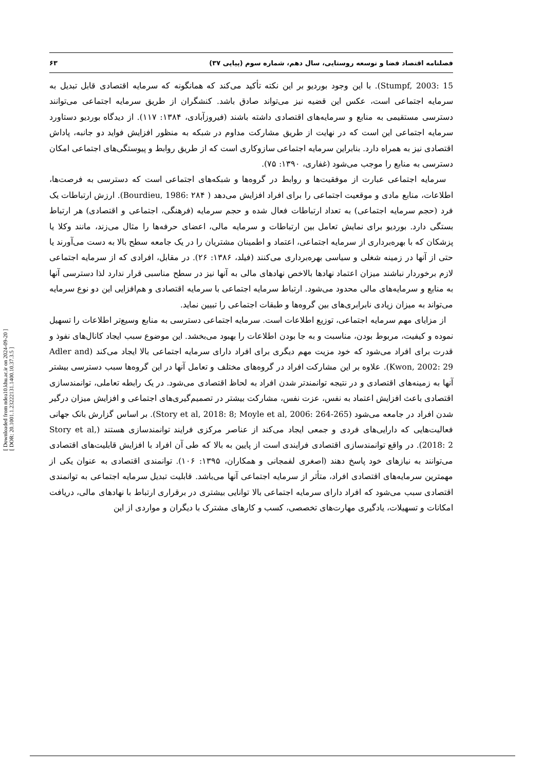فصلنامه اقتصاد فضا و توسعه روستایی، سال دهم، شماره سوم (پیاپی ۳۷) ۶۳
[ Downloaded from ndea10.khu.ac.ir on 2024-09-20 ]
[ DOR: 20.1001.1.23222131.1400.10.37.3.5 ]
Stumpf, 2003: 15). با این وجود بوردیو بر این نکته تأکید می‌کند که همانگونه که سرمایه اقتصادی قابل تبدیل به سرمایه اجتماعی است، عکس این قضیه نیز می‌تواند صادق باشد. کنشگران از طریق سرمایه اجتماعی می‌توانند دسترسی مستقیمی به منابع و سرمایه‌های اقتصادی داشته باشند (فیروزآبادی، ۱۳۸۴: ۱۱۷). از دیدگاه بوردیو دستاورد سرمایه اجتماعی این است که در نهایت از طریق مشارکت مداوم در شبکه به منظور افزایش فواید دو جانبه، پاداش اقتصادی نیز به همراه دارد. بنابراین سرمایه اجتماعی سازوکاری است که از طریق روابط و پیوستگی‌های اجتماعی امکان دسترسی به منابع را موجب می‌شود (غفاری، ۱۳۹۰: ۷۵).
سرمایه اجتماعی عبارت از موفقیت‌ها و روابط در گروه‌ها و شبکه‌های اجتماعی است که دسترسی به فرصت‌ها، اطلاعات، منابع مادی و موقعیت اجتماعی را برای افراد افزایش می‌دهد ( Bourdieu, 1986: ۲۸۴). ارزش ارتباطات یک فرد (حجم سرمایه اجتماعی) به تعداد ارتباطات فعال شده و حجم سرمایه (فرهنگی، اجتماعی و اقتصادی) هر ارتباط بستگی دارد. بوردیو برای نمایش تعامل بین ارتباطات و سرمایه مالی، اعضای حرفه‌ها را مثال می‌زند، مانند وکلا یا پزشکان که با بهره‌برداری از سرمایه اجتماعی، اعتماد و اطمینان مشتریان را در یک جامعه سطح بالا به دست می‌آورند یا حتی از آنها در زمینه شغلی و سیاسی بهره‌برداری می‌کنند (فیلد، ۱۳۸۶: ۲۶). در مقابل، افرادی که از سرمایه اجتماعی لازم برخوردار نباشند میزان اعتماد نهادها بالاخص نهادهای مالی به آنها نیز در سطح مناسبی قرار ندارد لذا دسترسی آنها به منابع و سرمایه‌های مالی محدود می‌شود. ارتباط سرمایه اجتماعی با سرمایه اقتصادی و هم‌افزایی این دو نوع سرمایه می‌تواند به میزان زیادی نابرابری‌های بین گروه‌ها و طبقات اجتماعی را تبیین نماید.
از مزایای مهم سرمایه اجتماعی، توزیع اطلاعات است. سرمایه اجتماعی دسترسی به منابع وسیع‌تر اطلاعات را تسهیل نموده و کیفیت، مربوط بودن، مناسبت و به جا بودن اطلاعات را بهبود می‌بخشد. این موضوع سبب ایجاد کانال‌های نفوذ و قدرت برای افراد می‌شود که خود مزیت مهم دیگری برای افراد دارای سرمایه اجتماعی بالا ایجاد می‌کند (Adler and Kwon, 2002: 29). علاوه بر این مشارکت افراد در گروه‌های مختلف و تعامل آنها در این گروه‌ها سبب دسترسی بیشتر آنها به زمینه‌های اقتصادی و در نتیجه توانمندتر شدن افراد به لحاظ اقتصادی می‌شود. در یک رابطه تعاملی، توانمندسازی اقتصادی باعث افزایش اعتماد به نفس، عزت نفس، مشارکت بیشتر در تصمیم‌گیری‌های اجتماعی و افزایش میزان درگیر شدن افراد در جامعه می‌شود (Story et al, 2018: 8; Moyle et al, 2006: 264-265). بر اساس گزارش بانک جهانی فعالیت‌هایی که دارایی‌های فردی و جمعی ایجاد می‌کند از عناصر مرکزی فرایند توانمندسازی هستند (Story et al, 2018: 2). در واقع توانمندسازی اقتصادی فرایندی است از پایین به بالا که طی آن افراد با افزایش قابلیت‌های اقتصادی می‌توانند به نیازهای خود پاسخ دهند (اصغری لفمجانی و همکاران، ۱۳۹۵: ۱۰۶). توانمندی اقتصادی به عنوان یکی از مهمترین سرمایه‌های اقتصادی افراد، متأثر از سرمایه اجتماعی آنها می‌باشد. قابلیت تبدیل سرمایه اجتماعی به توانمندی اقتصادی سبب می‌شود که افراد دارای سرمایه اجتماعی بالا توانایی بیشتری در برقراری ارتباط با نهادهای مالی، دریافت امکانات و تسهیلات، یادگیری مهارت‌های تخصصی، کسب و کارهای مشترک با دیگران و مواردی از این